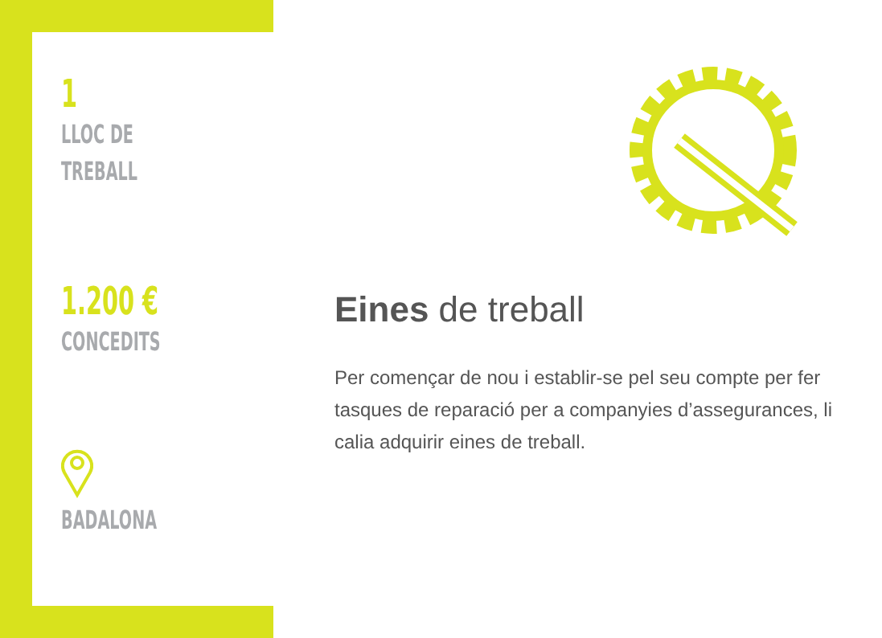1
LLOC DE
TREBALL
1.200 €
CONCEDITS
BADALONA
Eines de treball
Per començar de nou i establir-se pel seu compte per fer tasques de reparació per a companyies d’assegurances, li calia adquirir eines de treball.